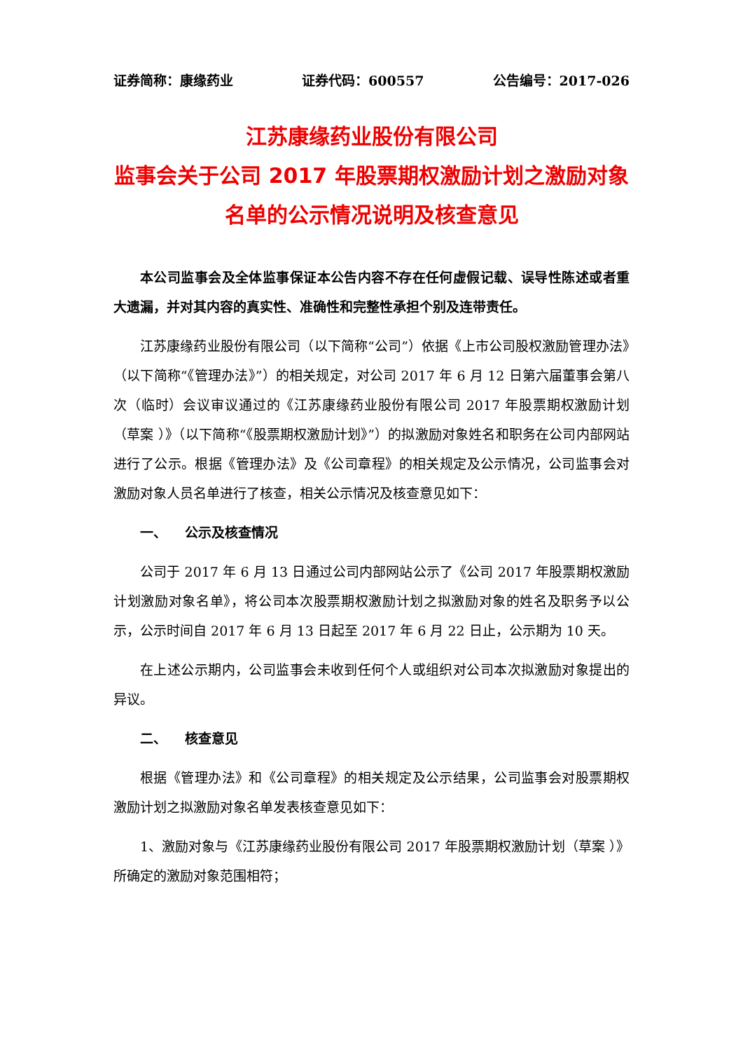证券简称：康缘药业 证券代码：600557 公告编号：2017-026
江苏康缘药业股份有限公司
监事会关于公司 2017 年股票期权激励计划之激励对象名单的公示情况说明及核查意见
本公司监事会及全体监事保证本公告内容不存在任何虚假记载、误导性陈述或者重大遗漏，并对其内容的真实性、准确性和完整性承担个别及连带责任。
江苏康缘药业股份有限公司（以下简称“公司”）依据《上市公司股权激励管理办法》（以下简称“《管理办法》”）的相关规定，对公司 2017 年 6 月 12 日第六届董事会第八次（临时）会议审议通过的《江苏康缘药业股份有限公司 2017 年股票期权激励计划（草案 ）》（以下简称“《股票期权激励计划》”）的拟激励对象姓名和职务在公司内部网站进行了公示。根据《管理办法》及《公司章程》的相关规定及公示情况，公司监事会对激励对象人员名单进行了核查，相关公示情况及核查意见如下：
一、 公示及核查情况
公司于 2017 年 6 月 13 日通过公司内部网站公示了《公司 2017 年股票期权激励计划激励对象名单》，将公司本次股票期权激励计划之拟激励对象的姓名及职务予以公示，公示时间自 2017 年 6 月 13 日起至 2017 年 6 月 22 日止，公示期为 10 天。
在上述公示期内，公司监事会未收到任何个人或组织对公司本次拟激励对象提出的异议。
二、 核查意见
根据《管理办法》和《公司章程》的相关规定及公示结果，公司监事会对股票期权激励计划之拟激励对象名单发表核查意见如下：
1、激励对象与《江苏康缘药业股份有限公司 2017 年股票期权激励计划（草案 ）》所确定的激励对象范围相符；